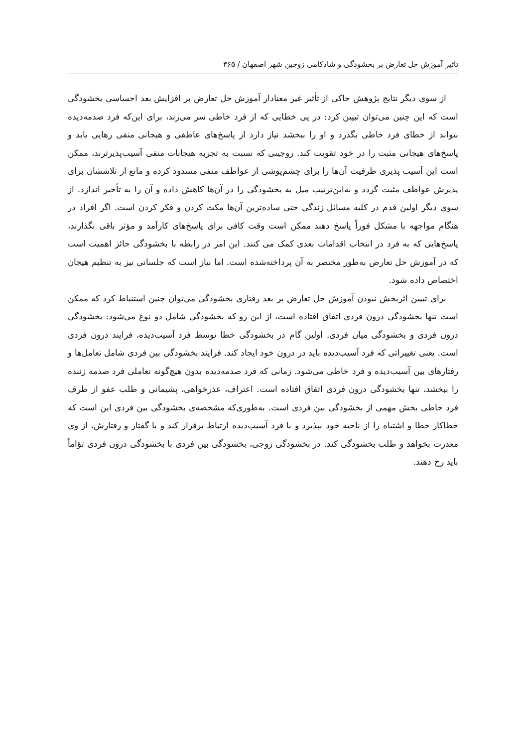تاثیر آموزش حل تعارض بر بخشودگی و شادکامی زوجین شهر اصفهان / ۳۶۵
از سوی دیگر نتایج پژوهش حاکی از تأثیر غیر معنادار آموزش حل تعارض بر افزایش بعد احساسی بخشودگی است که این چنین می‌توان تبیین کرد: در پی خطایی که از فرد خاطی سر می‌زند، برای این‌که فرد صدمه‌دیده بتواند از خطای فرد خاطی بگذرد و او را ببخشد نیاز دارد از پاسخ‌های عاطفی و هیجانی منفی رهایی یابد و پاسخ‌های هیجانی مثبت را در خود تقویت کند. زوجینی که نسبت به تجربه هیجانات منفی آسیب‌پذیرترند، ممکن است این آسیب پذیری ظرفیت آن‌ها را برای چشم‌پوشی از عواطف منفی مسدود کرده و مانع از تلاششان برای پذیرش عواطف مثبت گردد و به‌این‌ترتیب میل به بخشودگی را در آن‌ها کاهش داده و آن را به تأخیر اندازد. از سوی دیگر اولین قدم در کلیه مسائل زندگی حتی ساده‌ترین آن‌ها مکث کردن و فکر کردن است. اگر افراد در هنگام مواجهه با مشکل فوراً پاسخ دهند ممکن است وقت کافی برای پاسخ‌های کارآمد و مؤثر باقی نگذارند، پاسخ‌هایی که به فرد در انتخاب اقدامات بعدی کمک می کنند. این امر در رابطه با بخشودگی حائز اهمیت است که در آموزش حل تعارض به‌طور مختصر به آن پرداخته‌شده است. اما نیاز است که جلساتی نیز به تنظیم هیجان اختصاص داده شود.
برای تبیین اثربخش نبودن آموزش حل تعارض بر بعد رفتاری بخشودگی می‌توان چنین استنباط کرد که ممکن است تنها بخشودگی درون فردی اتفاق افتاده است، از این رو که بخشودگی شامل دو نوع می‌شود: بخشودگی درون فردی و بخشودگی میان فردی. اولین گام در بخشودگی خطا توسط فرد آسیب‌دیده، فرایند درون فردی است. یعنی تغییراتی که فرد آسیب‌دیده باید در درون خود ایجاد کند. فرایند بخشودگی بین فردی شامل تعامل‌ها و رفتارهای بین آسیب‌دیده و فرد خاطی می‌شود. زمانی که فرد صدمه‌دیده بدون هیچ‌گونه تعاملی فرد صدمه زننده را ببخشد، تنها بخشودگی درون فردی اتفاق افتاده است. اعتراف، عذرخواهی، پشیمانی و طلب عفو از طرف فرد خاطی بخش مهمی از بخشودگی بین فردی است. به‌طوری‌که مشخصه‌ی بخشودگی بین فردی این است که خطاکار خطا و اشتباه را از ناحیه خود بپذیرد و با فرد آسیب‌دیده ارتباط برقرار کند و با گفتار و رفتارش، از وی معذرت بخواهد و طلب بخشودگی کند. در بخشودگی زوجی، بخشودگی بین فردی با بخشودگی درون فردی تؤاماً باید رخ دهند.